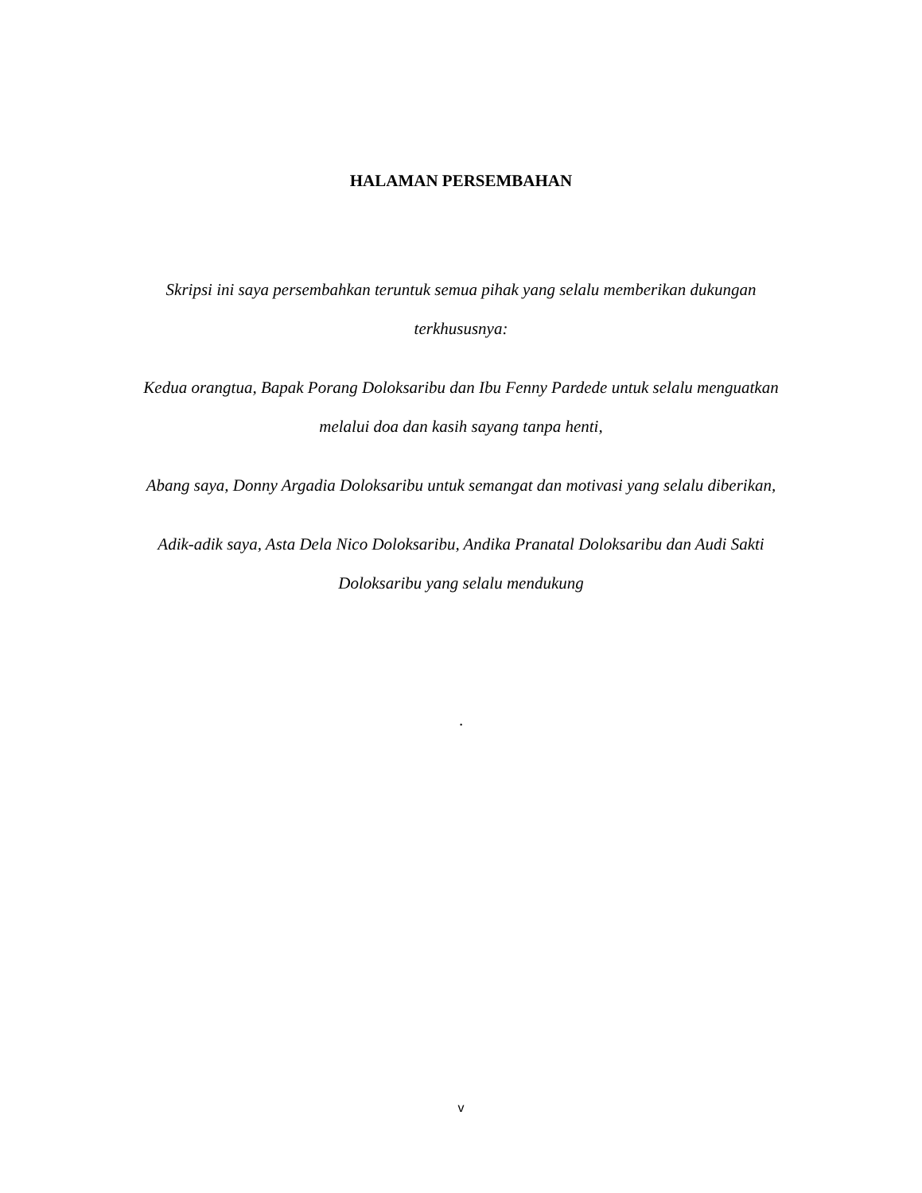HALAMAN PERSEMBAHAN
Skripsi ini saya persembahkan teruntuk semua pihak yang selalu memberikan dukungan terkhususnya:
Kedua orangtua, Bapak Porang Doloksaribu dan Ibu Fenny Pardede untuk selalu menguatkan melalui doa dan kasih sayang tanpa henti,
Abang saya, Donny Argadia Doloksaribu untuk semangat dan motivasi yang selalu diberikan,
Adik-adik saya, Asta Dela Nico Doloksaribu, Andika Pranatal Doloksaribu dan Audi Sakti Doloksaribu yang selalu mendukung
.
v